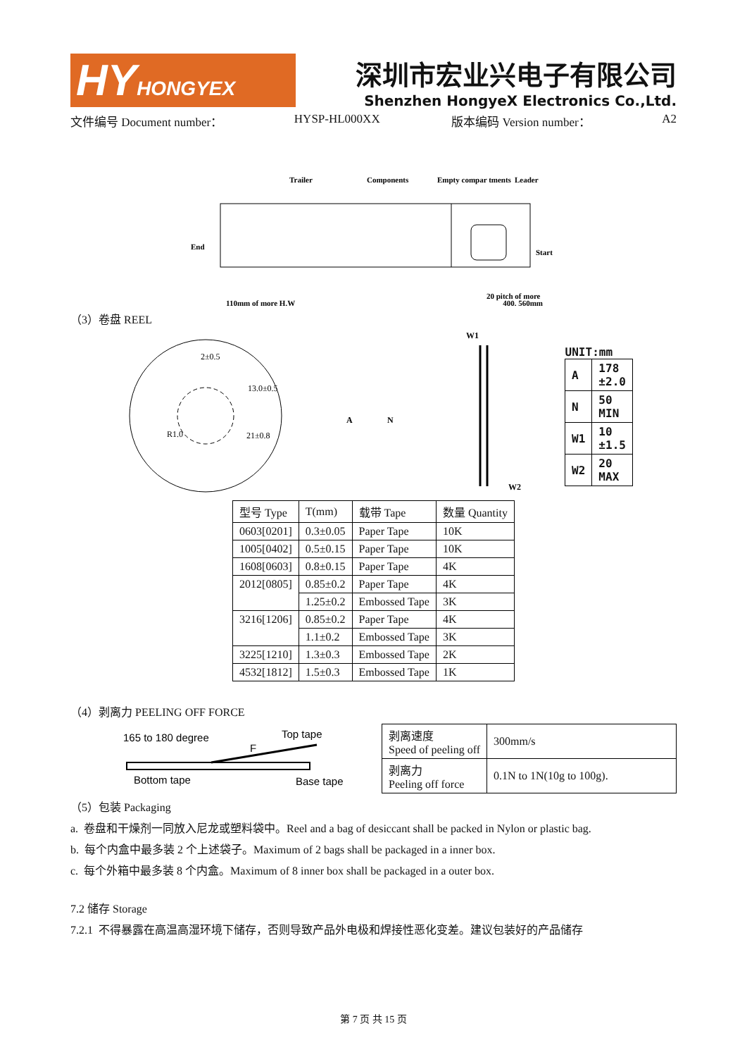HY HONGYEX
深圳市宏业兴电子有限公司
Shenzhen HongyeX Electronics Co.,Ltd.
文件编号 Document number： HYSP-HL000XX 版本编码 Version number： A2
Trailer
Components
Empty compar tments
Leader
End
Start
110mm of more H.W
20 pitch of more
400. 560mm
（3）卷盘 REEL
2±0.5
13.0±0.5
R1.0
21±0.8
A
N
W1
W2
| UNIT:mm | |
| A | 178 ±2.0 |
| N | 50 MIN |
| W1 | 10 ±1.5 |
| W2 | 20 MAX |
| 型号 Type | T(mm) | 载带 Tape | 数量 Quantity |
| 0603[0201] | 0.3±0.05 | Paper Tape | 10K |
| 1005[0402] | 0.5±0.15 | Paper Tape | 10K |
| 1608[0603] | 0.8±0.15 | Paper Tape | 4K |
| 2012[0805] | 0.85±0.2 | Paper Tape | 4K |
| | 1.25±0.2 | Embossed Tape | 3K |
| 3216[1206] | 0.85±0.2 | Paper Tape | 4K |
| | 1.1±0.2 | Embossed Tape | 3K |
| 3225[1210] | 1.3±0.3 | Embossed Tape | 2K |
| 4532[1812] | 1.5±0.3 | Embossed Tape | 1K |
（4）剥离力 PEELING OFF FORCE
165 to 180 degree
F
Top tape
Bottom tape
Base tape
| 剥离速度 Speed of peeling off | 300mm/s |
| 剥离力 Peeling off force | 0.1N to 1N(10g to 100g). |
（5）包装 Packaging
a. 卷盘和干燥剂一同放入尼龙或塑料袋中。Reel and a bag of desiccant shall be packed in Nylon or plastic bag.
b. 每个内盒中最多装 2 个上述袋子。Maximum of 2 bags shall be packaged in a inner box.
c. 每个外箱中最多装 8 个内盒。Maximum of 8 inner box shall be packaged in a outer box.
7.2 储存 Storage
7.2.1 不得暴露在高温高湿环境下储存，否则导致产品外电极和焊接性恶化变差。建议包装好的产品储存
第 7 页 共 15 页